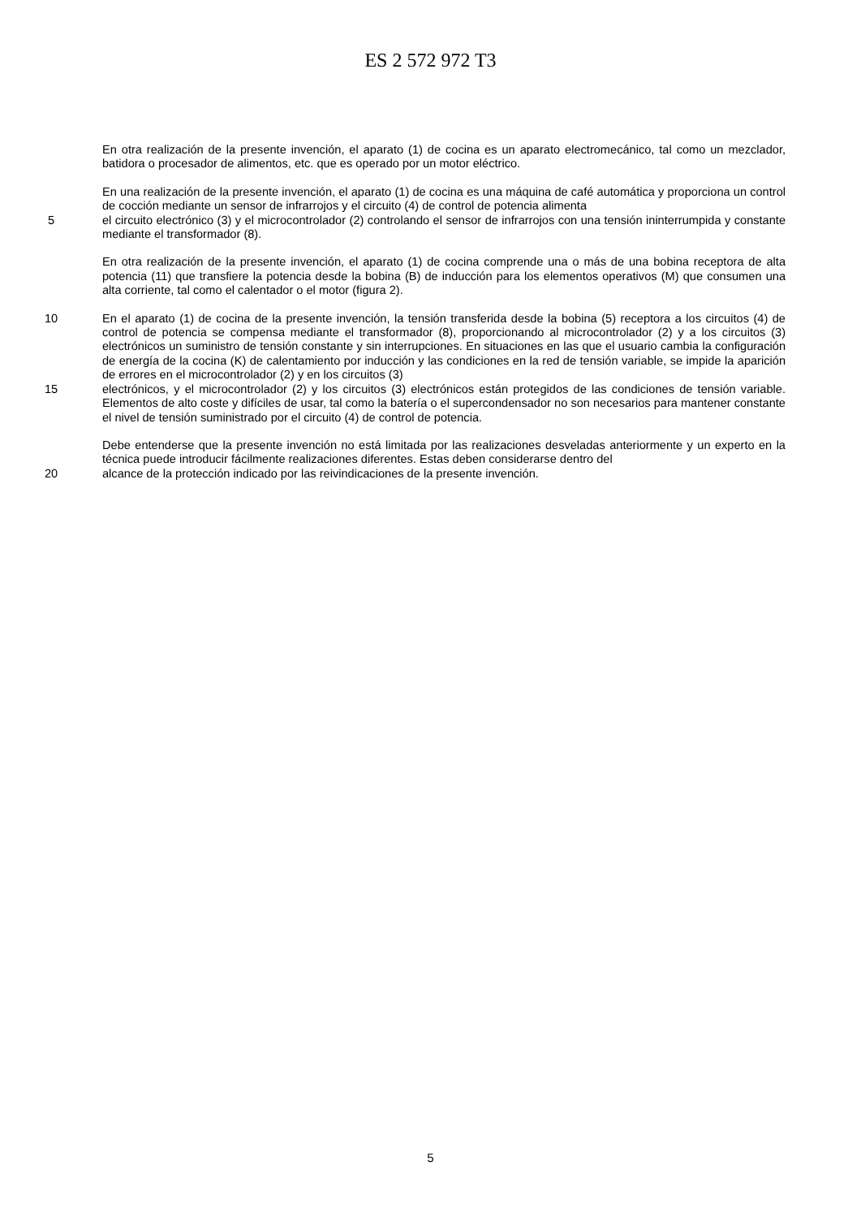ES 2 572 972 T3
En otra realización de la presente invención, el aparato (1) de cocina es un aparato electromecánico, tal como un mezclador, batidora o procesador de alimentos, etc. que es operado por un motor eléctrico.
En una realización de la presente invención, el aparato (1) de cocina es una máquina de café automática y proporciona un control de cocción mediante un sensor de infrarrojos y el circuito (4) de control de potencia alimenta
5 el circuito electrónico (3) y el microcontrolador (2) controlando el sensor de infrarrojos con una tensión ininterrumpida y constante mediante el transformador (8).
En otra realización de la presente invención, el aparato (1) de cocina comprende una o más de una bobina receptora de alta potencia (11) que transfiere la potencia desde la bobina (B) de inducción para los elementos operativos (M) que consumen una alta corriente, tal como el calentador o el motor (figura 2).
10 En el aparato (1) de cocina de la presente invención, la tensión transferida desde la bobina (5) receptora a los circuitos (4) de control de potencia se compensa mediante el transformador (8), proporcionando al microcontrolador (2) y a los circuitos (3) electrónicos un suministro de tensión constante y sin interrupciones. En situaciones en las que el usuario cambia la configuración de energía de la cocina (K) de calentamiento por inducción y las condiciones en la red de tensión variable, se impide la aparición de errores en el microcontrolador (2) y en los circuitos (3)
15 electrónicos, y el microcontrolador (2) y los circuitos (3) electrónicos están protegidos de las condiciones de tensión variable. Elementos de alto coste y difíciles de usar, tal como la batería o el supercondensador no son necesarios para mantener constante el nivel de tensión suministrado por el circuito (4) de control de potencia.
Debe entenderse que la presente invención no está limitada por las realizaciones desveladas anteriormente y un experto en la técnica puede introducir fácilmente realizaciones diferentes. Estas deben considerarse dentro del
20 alcance de la protección indicado por las reivindicaciones de la presente invención.
5